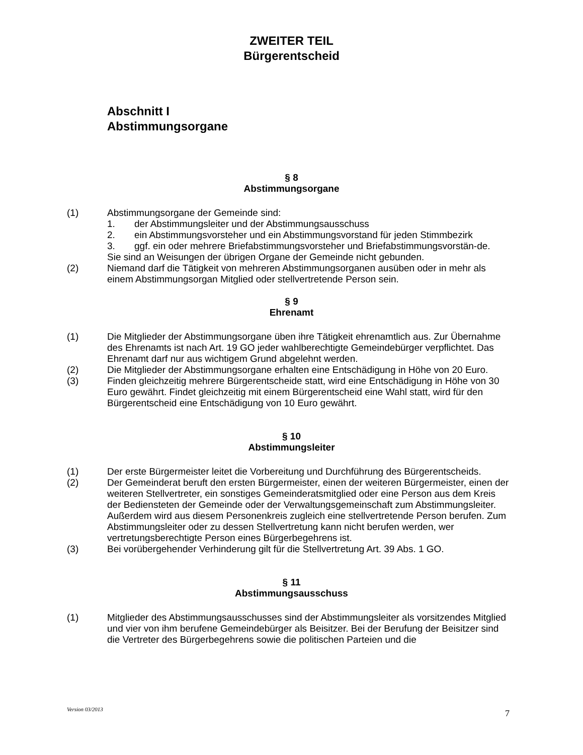ZWEITER TEIL
Bürgerentscheid
Abschnitt I
Abstimmungsorgane
§ 8
Abstimmungsorgane
(1) Abstimmungsorgane der Gemeinde sind:
1. der Abstimmungsleiter und der Abstimmungsausschuss
2. ein Abstimmungsvorsteher und ein Abstimmungsvorstand für jeden Stimmbezirk
3. ggf. ein oder mehrere Briefabstimmungsvorsteher und Briefabstimmungsvorstän-de.
Sie sind an Weisungen der übrigen Organe der Gemeinde nicht gebunden.
(2) Niemand darf die Tätigkeit von mehreren Abstimmungsorganen ausüben oder in mehr als einem Abstimmungsorgan Mitglied oder stellvertretende Person sein.
§ 9
Ehrenamt
(1) Die Mitglieder der Abstimmungsorgane üben ihre Tätigkeit ehrenamtlich aus. Zur Übernahme des Ehrenamts ist nach Art. 19 GO jeder wahlberechtigte Gemeindebürger verpflichtet. Das Ehrenamt darf nur aus wichtigem Grund abgelehnt werden.
(2) Die Mitglieder der Abstimmungsorgane erhalten eine Entschädigung in Höhe von 20 Euro.
(3) Finden gleichzeitig mehrere Bürgerentscheide statt, wird eine Entschädigung in Höhe von 30 Euro gewährt. Findet gleichzeitig mit einem Bürgerentscheid eine Wahl statt, wird für den Bürgerentscheid eine Entschädigung von 10 Euro gewährt.
§ 10
Abstimmungsleiter
(1) Der erste Bürgermeister leitet die Vorbereitung und Durchführung des Bürgerentscheids.
(2) Der Gemeinderat beruft den ersten Bürgermeister, einen der weiteren Bürgermeister, einen der weiteren Stellvertreter, ein sonstiges Gemeinderatsmitglied oder eine Person aus dem Kreis der Bediensteten der Gemeinde oder der Verwaltungsgemeinschaft zum Abstimmungsleiter. Außerdem wird aus diesem Personenkreis zugleich eine stellvertretende Person berufen. Zum Abstimmungsleiter oder zu dessen Stellvertretung kann nicht berufen werden, wer vertretungsberechtigte Person eines Bürgerbegehrens ist.
(3) Bei vorübergehender Verhinderung gilt für die Stellvertretung Art. 39 Abs. 1 GO.
§ 11
Abstimmungsausschuss
(1) Mitglieder des Abstimmungsausschusses sind der Abstimmungsleiter als vorsitzendes Mitglied und vier von ihm berufene Gemeindebürger als Beisitzer. Bei der Berufung der Beisitzer sind die Vertreter des Bürgerbegehrens sowie die politischen Parteien und die
Version 03/2013 7